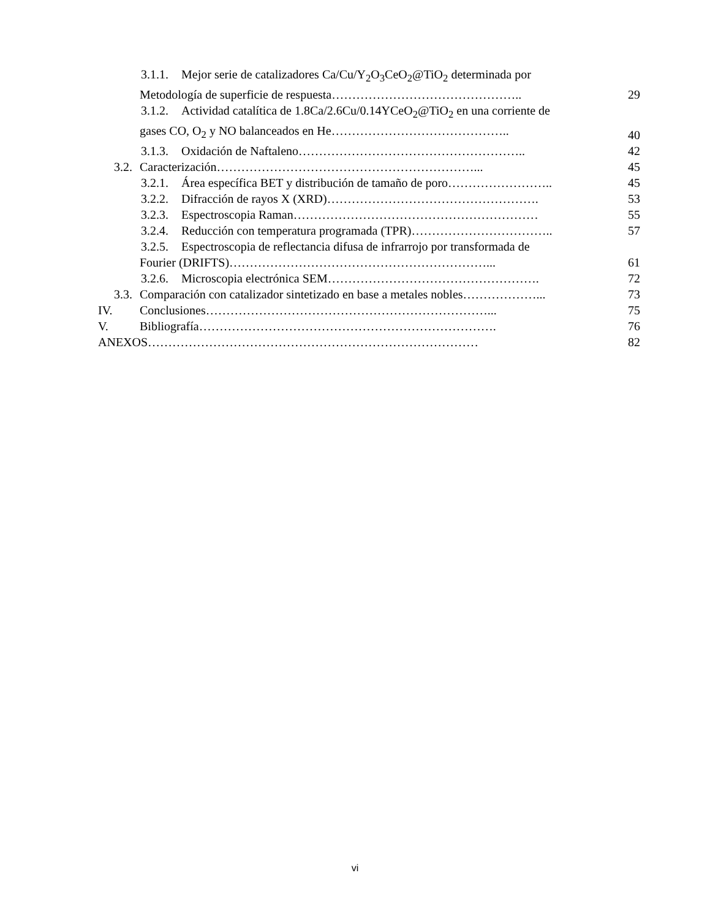3.1.1. Mejor serie de catalizadores Ca/Cu/Y<sub>2</sub>O<sub>3</sub>CeO<sub>2</sub>@TiO<sub>2</sub> determinada por
Metodología de superficie de respuesta……………………………………….. 29
3.1.2. Actividad catalítica de 1.8Ca/2.6Cu/0.14YCeO<sub>2</sub>@TiO<sub>2</sub> en una corriente de
gases CO, O<sub>2</sub> y NO balanceados en He…………………………………….. 40
3.1.3. Oxidación de Naftaleno……………………………………………….. 42
3.2. Caracterización………………………………………………………... 45
3.2.1. Área específica BET y distribución de tamaño de poro…………………….. 45
3.2.2. Difracción de rayos X (XRD)……………………………………………. 53
3.2.3. Espectroscopia Raman…………………………………………………… 55
3.2.4. Reducción con temperatura programada (TPR)…………………………….. 57
3.2.5. Espectroscopia de reflectancia difusa de infrarrojo por transformada de
Fourier (DRIFTS)………………………………………………………... 61
3.2.6. Microscopia electrónica SEM……………………………………………. 72
3.3. Comparación con catalizador sintetizado en base a metales nobles………………... 73
IV. Conclusiones……………………………………………………………... 75
V. Bibliografía………………………………………………………………. 76
ANEXOS……………………………………………………………………… 82
vi